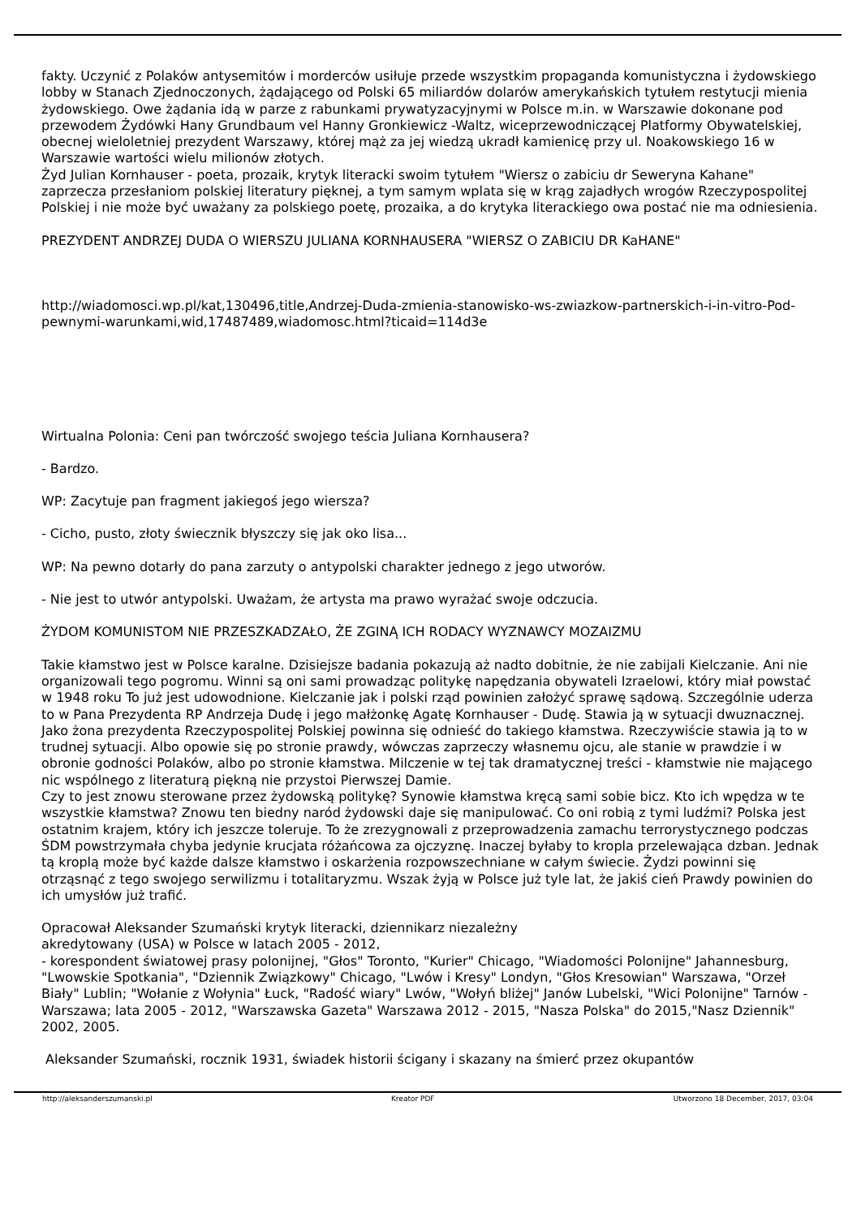fakty. Uczynić z Polaków antysemitów i morderców usiłuje przede wszystkim propaganda komunistyczna i żydowskiego lobby w Stanach Zjednoczonych, żądającego od Polski 65 miliardów dolarów amerykańskich tytułem restytucji mienia żydowskiego. Owe żądania idą w parze z rabunkami prywatyzacyjnymi w Polsce m.in. w Warszawie dokonane pod przewodem Żydówki Hany Grundbaum vel Hanny Gronkiewicz -Waltz, wiceprzewodniczącej Platformy Obywatelskiej, obecnej wieloletniej prezydent Warszawy, której mąż za jej wiedzą ukradł kamienicę przy ul. Noakowskiego 16 w Warszawie wartości wielu milionów złotych.
Żyd Julian Kornhauser - poeta, prozaik, krytyk literacki swoim tytułem "Wiersz o zabiciu dr Seweryna Kahane" zaprzecza przesłaniom polskiej literatury pięknej, a tym samym wplata się w krąg zajadłych wrogów Rzeczypospolitej Polskiej i nie może być uważany za polskiego poetę, prozaika, a do krytyka literackiego owa postać nie ma odniesienia.
PREZYDENT ANDRZEJ DUDA O WIERSZU JULIANA KORNHAUSERA "WIERSZ O ZABICIU DR KaHANE"
http://wiadomosci.wp.pl/kat,130496,title,Andrzej-Duda-zmienia-stanowisko-ws-zwiazkow-partnerskich-i-in-vitro-Pod-pewnymi-warunkami,wid,17487489,wiadomosc.html?ticaid=114d3e
Wirtualna Polonia: Ceni pan twórczość swojego teścia Juliana Kornhausera?
- Bardzo.
WP: Zacytuje pan fragment jakiegoś jego wiersza?
- Cicho, pusto, złoty świecznik błyszczy się jak oko lisa...
WP: Na pewno dotarły do pana zarzuty o antypolski charakter jednego z jego utworów.
- Nie jest to utwór antypolski. Uważam, że artysta ma prawo wyrażać swoje odczucia.
ŻYDOM KOMUNISTOM NIE PRZESZKADZAŁO, ŻE ZGINĄ ICH RODACY WYZNAWCY MOZAIZMU
Takie kłamstwo jest w Polsce karalne. Dzisiejsze badania pokazują aż nadto dobitnie, że nie zabijali Kielczanie. Ani nie organizowali tego pogromu. Winni są oni sami prowadząc politykę napędzania obywateli Izraelowi, który miał powstać w 1948 roku To już jest udowodnione. Kielczanie jak i polski rząd powinien założyć sprawę sądową. Szczególnie uderza to w Pana Prezydenta RP Andrzeja Dudę i jego małżonkę Agatę Kornhauser - Dudę. Stawia ją w sytuacji dwuznacznej. Jako żona prezydenta Rzeczypospolitej Polskiej powinna się odnieść do takiego kłamstwa. Rzeczywiście stawia ją to w trudnej sytuacji. Albo opowie się po stronie prawdy, wówczas zaprzeczy własnemu ojcu, ale stanie w prawdzie i w obronie godności Polaków, albo po stronie kłamstwa. Milczenie w tej tak dramatycznej treści - kłamstwie nie mającego nic wspólnego z literaturą piękną nie przystoi Pierwszej Damie.
Czy to jest znowu sterowane przez żydowską politykę? Synowie kłamstwa kręcą sami sobie bicz. Kto ich wpędza w te wszystkie kłamstwa? Znowu ten biedny naród żydowski daje się manipulować. Co oni robią z tymi ludźmi? Polska jest ostatnim krajem, który ich jeszcze toleruje. To że zrezygnowali z przeprowadzenia zamachu terrorystycznego podczas ŚDM powstrzymała chyba jedynie krucjata różańcowa za ojczyznę. Inaczej byłaby to kropla przelewająca dzban. Jednak tą kroplą może być każde dalsze kłamstwo i oskarżenia rozpowszechniane w całym świecie. Żydzi powinni się otrząsnąć z tego swojego serwilizmu i totalitaryzmu. Wszak żyją w Polsce już tyle lat, że jakiś cień Prawdy powinien do ich umysłów już trafić.
Opracował Aleksander Szumański krytyk literacki, dziennikarz niezależny
akredytowany (USA) w Polsce w latach 2005 - 2012,
- korespondent światowej prasy polonijnej, "Głos" Toronto, "Kurier" Chicago, "Wiadomości Polonijne" Jahannesburg, "Lwowskie Spotkania", "Dziennik Związkowy" Chicago, "Lwów i Kresy" Londyn, "Głos Kresowian" Warszawa, "Orzeł Biały" Lublin; "Wołanie z Wołynia" Łuck, "Radość wiary" Lwów, "Wołyń bliżej" Janów Lubelski, "Wici Polonijne" Tarnów - Warszawa; lata 2005 - 2012, "Warszawska Gazeta" Warszawa 2012 - 2015, "Nasza Polska" do 2015,"Nasz Dziennik" 2002, 2005.
Aleksander Szumański, rocznik 1931, świadek historii ścigany i skazany na śmierć przez okupantów
http://aleksanderszumanski.pl Kreator PDF Utworzono 18 December, 2017, 03:04